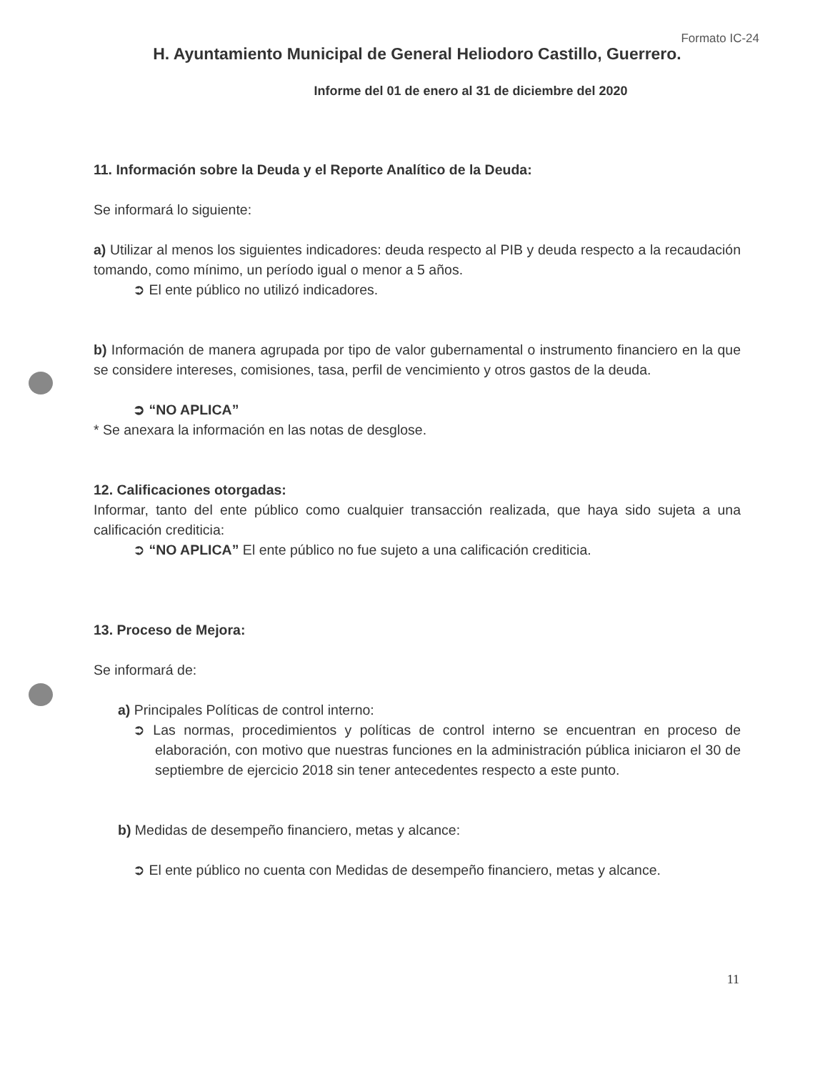Formato IC-24
H. Ayuntamiento Municipal de General Heliodoro Castillo, Guerrero.
Informe del 01 de enero al 31 de diciembre del 2020
11. Información sobre la Deuda y el Reporte Analítico de la Deuda:
Se informará lo siguiente:
a) Utilizar al menos los siguientes indicadores: deuda respecto al PIB y deuda respecto a la recaudación tomando, como mínimo, un período igual o menor a 5 años.
➲ El ente público no utilizó indicadores.
b) Información de manera agrupada por tipo de valor gubernamental o instrumento financiero en la que se considere intereses, comisiones, tasa, perfil de vencimiento y otros gastos de la deuda.
➲ “NO APLICA”
* Se anexara la información en las notas de desglose.
12. Calificaciones otorgadas:
Informar, tanto del ente público como cualquier transacción realizada, que haya sido sujeta a una calificación crediticia:
➲ “NO APLICA” El ente público no fue sujeto a una calificación crediticia.
13. Proceso de Mejora:
Se informará de:
a) Principales Políticas de control interno:
➲ Las normas, procedimientos y políticas de control interno se encuentran en proceso de elaboración, con motivo que nuestras funciones en la administración pública iniciaron el 30 de septiembre de ejercicio 2018 sin tener antecedentes respecto a este punto.
b) Medidas de desempeño financiero, metas y alcance:
➲ El ente público no cuenta con Medidas de desempeño financiero, metas y alcance.
11